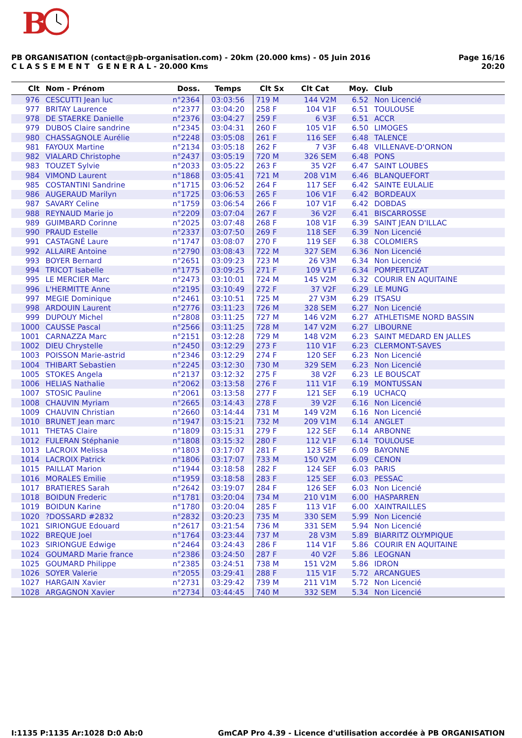B
PB ORGANISATION (contact@pb-organisation.com) - 20km (20.000 kms) - 05 Juin 2016
C L A S S E M E N T G E N E R A L - 20.000 Kms
Page 16/16
20:20
| Clt | Nom - Prénom | Doss. | Temps | Clt Sx | Clt Cat | Moy. | Club |
| --- | --- | --- | --- | --- | --- | --- | --- |
| 976 | CESCUTTI Jean luc | n°2364 | 03:03:56 | 719 M | 144 V2M | 6.52 | Non Licencié |
| 977 | BRITAY Laurence | n°2377 | 03:04:20 | 258 F | 104 V1F | 6.51 | TOULOUSE |
| 978 | DE STAERKE Danielle | n°2376 | 03:04:27 | 259 F | 6 V3F | 6.51 | ACCR |
| 979 | DUBOS Claire sandrine | n°2345 | 03:04:31 | 260 F | 105 V1F | 6.50 | LIMOGES |
| 980 | CHASSAGNOLE Aurélie | n°2248 | 03:05:08 | 261 F | 116 SEF | 6.48 | TALENCE |
| 981 | FAYOUX Martine | n°2134 | 03:05:18 | 262 F | 7 V3F | 6.48 | VILLENAVE-D'ORNON |
| 982 | VIALARD Christophe | n°2437 | 03:05:19 | 720 M | 326 SEM | 6.48 | PONS |
| 983 | TOUZET Sylvie | n°2033 | 03:05:22 | 263 F | 35 V2F | 6.47 | SAINT LOUBES |
| 984 | VIMOND Laurent | n°1868 | 03:05:41 | 721 M | 208 V1M | 6.46 | BLANQUEFORT |
| 985 | COSTANTINI Sandrine | n°1715 | 03:06:52 | 264 F | 117 SEF | 6.42 | SAINTE EULALIE |
| 986 | AUGERAUD Marilyn | n°1725 | 03:06:53 | 265 F | 106 V1F | 6.42 | BORDEAUX |
| 987 | SAVARY Celine | n°1759 | 03:06:54 | 266 F | 107 V1F | 6.42 | DOBDAS |
| 988 | REYNAUD Marie jo | n°2209 | 03:07:04 | 267 F | 36 V2F | 6.41 | BISCARROSSE |
| 989 | GUIMBARD Corinne | n°2025 | 03:07:48 | 268 F | 108 V1F | 6.39 | SAINT JEAN D'ILLAC |
| 990 | PRAUD Estelle | n°2337 | 03:07:50 | 269 F | 118 SEF | 6.39 | Non Licencié |
| 991 | CASTAGNÉ Laure | n°1747 | 03:08:07 | 270 F | 119 SEF | 6.38 | COLOMIERS |
| 992 | ALLAIRE Antoine | n°2790 | 03:08:43 | 722 M | 327 SEM | 6.36 | Non Licencié |
| 993 | BOYER Bernard | n°2651 | 03:09:23 | 723 M | 26 V3M | 6.34 | Non Licencié |
| 994 | TRICOT Isabelle | n°1775 | 03:09:25 | 271 F | 109 V1F | 6.34 | POMPERTUZAT |
| 995 | LE MERCIER Marc | n°2473 | 03:10:01 | 724 M | 145 V2M | 6.32 | COURIR EN AQUITAINE |
| 996 | L'HERMITTE Anne | n°2195 | 03:10:49 | 272 F | 37 V2F | 6.29 | LE MUNG |
| 997 | MEGIE Dominique | n°2461 | 03:10:51 | 725 M | 27 V3M | 6.29 | ITSASU |
| 998 | ARDOUIN Laurent | n°2776 | 03:11:23 | 726 M | 328 SEM | 6.27 | Non Licencié |
| 999 | DUPOUY Michel | n°2808 | 03:11:25 | 727 M | 146 V2M | 6.27 | ATHLETISME NORD BASSIN |
| 1000 | CAUSSE Pascal | n°2566 | 03:11:25 | 728 M | 147 V2M | 6.27 | LIBOURNE |
| 1001 | CARNAZZA Marc | n°2151 | 03:12:28 | 729 M | 148 V2M | 6.23 | SAINT MEDARD EN JALLES |
| 1002 | DIEU Chrystelle | n°2450 | 03:12:29 | 273 F | 110 V1F | 6.23 | CLERMONT-SAVES |
| 1003 | POISSON Marie-astrid | n°2346 | 03:12:29 | 274 F | 120 SEF | 6.23 | Non Licencié |
| 1004 | THIBART Sebastien | n°2245 | 03:12:30 | 730 M | 329 SEM | 6.23 | Non Licencié |
| 1005 | STOKES Angela | n°2137 | 03:12:32 | 275 F | 38 V2F | 6.23 | LE BOUSCAT |
| 1006 | HELIAS Nathalie | n°2062 | 03:13:58 | 276 F | 111 V1F | 6.19 | MONTUSSAN |
| 1007 | STOSIC Pauline | n°2061 | 03:13:58 | 277 F | 121 SEF | 6.19 | UCHACQ |
| 1008 | CHAUVIN Myriam | n°2665 | 03:14:43 | 278 F | 39 V2F | 6.16 | Non Licencié |
| 1009 | CHAUVIN Christian | n°2660 | 03:14:44 | 731 M | 149 V2M | 6.16 | Non Licencié |
| 1010 | BRUNET Jean marc | n°1947 | 03:15:21 | 732 M | 209 V1M | 6.14 | ANGLET |
| 1011 | THETAS Claire | n°1809 | 03:15:31 | 279 F | 122 SEF | 6.14 | ARBONNE |
| 1012 | FULERAN Stéphanie | n°1808 | 03:15:32 | 280 F | 112 V1F | 6.14 | TOULOUSE |
| 1013 | LACROIX Melissa | n°1803 | 03:17:07 | 281 F | 123 SEF | 6.09 | BAYONNE |
| 1014 | LACROIX Patrick | n°1806 | 03:17:07 | 733 M | 150 V2M | 6.09 | CENON |
| 1015 | PAILLAT Marion | n°1944 | 03:18:58 | 282 F | 124 SEF | 6.03 | PARIS |
| 1016 | MORALES Emilie | n°1959 | 03:18:58 | 283 F | 125 SEF | 6.03 | PESSAC |
| 1017 | BRATIERES Sarah | n°2642 | 03:19:07 | 284 F | 126 SEF | 6.03 | Non Licencié |
| 1018 | BOIDUN Frederic | n°1781 | 03:20:04 | 734 M | 210 V1M | 6.00 | HASPARREN |
| 1019 | BOIDUN Karine | n°1780 | 03:20:04 | 285 F | 113 V1F | 6.00 | XAINTRAILLES |
| 1020 | ?DOSSARD #2832 | n°2832 | 03:20:23 | 735 M | 330 SEM | 5.99 | Non Licencié |
| 1021 | SIRIONGUE Edouard | n°2617 | 03:21:54 | 736 M | 331 SEM | 5.94 | Non Licencié |
| 1022 | BREQUE Joel | n°1764 | 03:23:44 | 737 M | 28 V3M | 5.89 | BIARRITZ OLYMPIQUE |
| 1023 | SIRIONGUE Edwige | n°2464 | 03:24:43 | 286 F | 114 V1F | 5.86 | COURIR EN AQUITAINE |
| 1024 | GOUMARD Marie france | n°2386 | 03:24:50 | 287 F | 40 V2F | 5.86 | LEOGNAN |
| 1025 | GOUMARD Philippe | n°2385 | 03:24:51 | 738 M | 151 V2M | 5.86 | IDRON |
| 1026 | SOYER Valerie | n°2055 | 03:29:41 | 288 F | 115 V1F | 5.72 | ARCANGUES |
| 1027 | HARGAIN Xavier | n°2731 | 03:29:42 | 739 M | 211 V1M | 5.72 | Non Licencié |
| 1028 | ARGAGNON Xavier | n°2734 | 03:44:45 | 740 M | 332 SEM | 5.34 | Non Licencié |
I:1135 P:1135 Ar:1028 D:0 Ab:0 GmCAP Pro 4.39 - Licence d'utilisation accordée à PB ORGANISATION